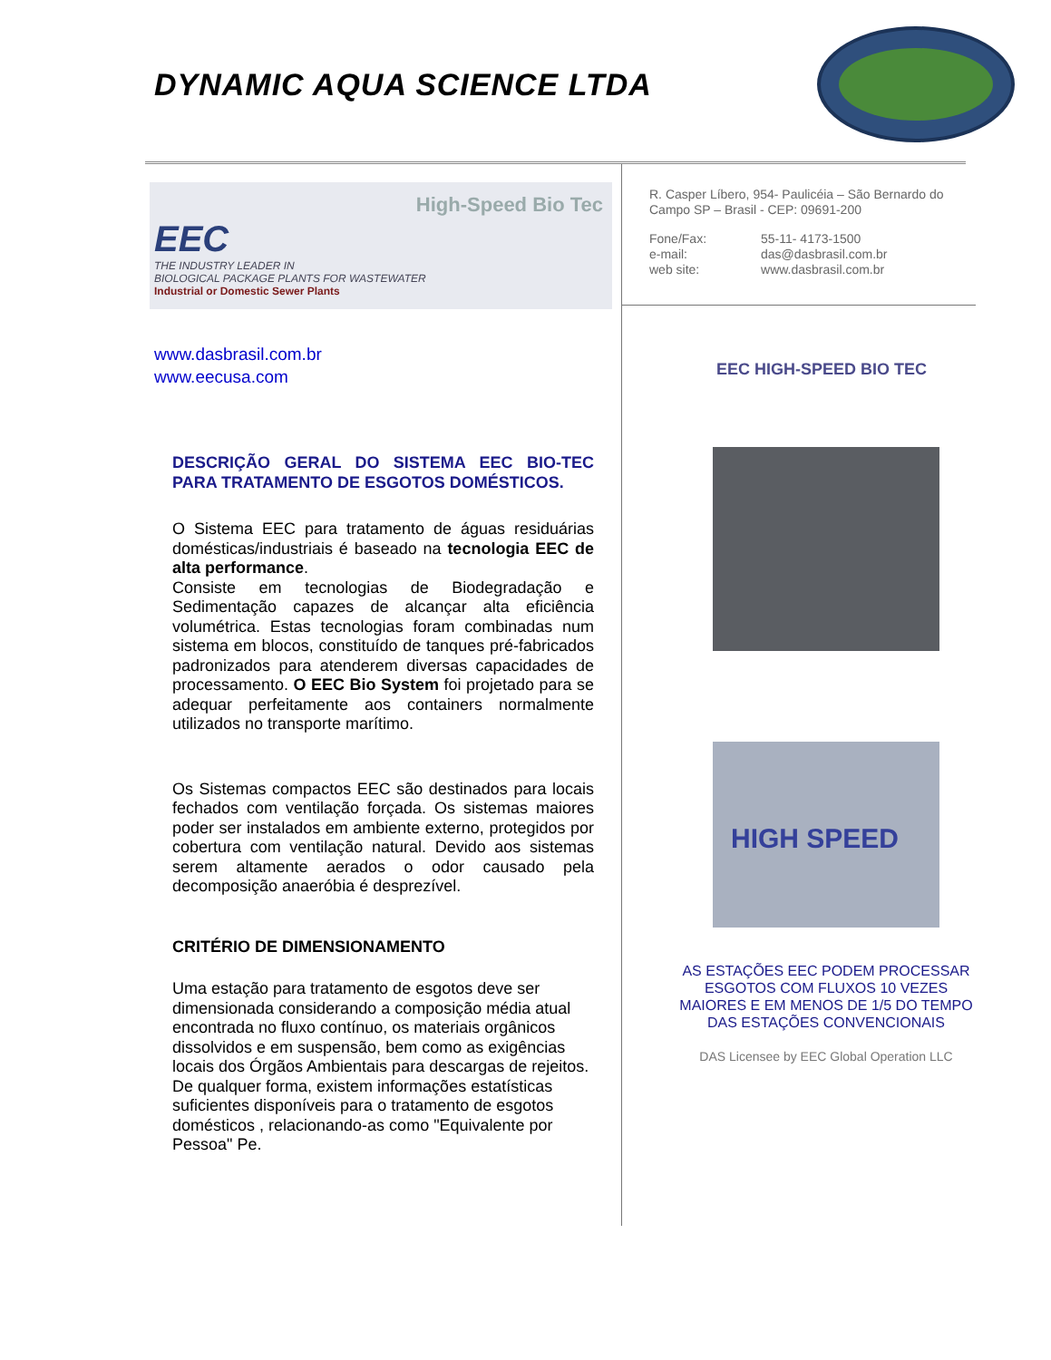DYNAMIC AQUA SCIENCE LTDA
High-Speed Bio Tec
EEC
THE INDUSTRY LEADER IN
BIOLOGICAL PACKAGE PLANTS FOR WASTEWATER
Industrial or Domestic Sewer Plants
www.dasbrasil.com.br
www.eecusa.com
DESCRIÇÃO GERAL DO SISTEMA EEC BIO-TEC PARA TRATAMENTO DE ESGOTOS DOMÉSTICOS.
O Sistema EEC para tratamento de águas residuárias domésticas/industriais é baseado na tecnologia EEC de alta performance.
Consiste em tecnologias de Biodegradação e Sedimentação capazes de alcançar alta eficiência volumétrica. Estas tecnologias foram combinadas num sistema em blocos, constituído de tanques pré-fabricados padronizados para atenderem diversas capacidades de processamento. O EEC Bio System foi projetado para se adequar perfeitamente aos containers normalmente utilizados no transporte marítimo.
Os Sistemas compactos EEC são destinados para locais fechados com ventilação forçada. Os sistemas maiores poder ser instalados em ambiente externo, protegidos por cobertura com ventilação natural. Devido aos sistemas serem altamente aerados o odor causado pela decomposição anaeróbia é desprezível.
CRITÉRIO DE DIMENSIONAMENTO
Uma estação para tratamento de esgotos deve ser dimensionada considerando a composição média atual encontrada no fluxo contínuo, os materiais orgânicos dissolvidos e em suspensão, bem como as exigências locais dos Órgãos Ambientais para descargas de rejeitos. De qualquer forma, existem informações estatísticas suficientes disponíveis para o tratamento de esgotos domésticos , relacionando-as como "Equivalente por Pessoa" Pe.
R. Casper Líbero, 954- Paulicéia – São Bernardo do Campo SP – Brasil - CEP: 09691-200
| Fone/Fax: | 55-11- 4173-1500 |
| e-mail: | das@dasbrasil.com.br |
| web site: | www.dasbrasil.com.br |
EEC HIGH-SPEED BIO TEC
HIGH SPEED
AS ESTAÇÕES EEC PODEM PROCESSAR ESGOTOS COM FLUXOS 10 VEZES MAIORES E EM MENOS DE 1/5 DO TEMPO DAS ESTAÇÕES CONVENCIONAIS
DAS Licensee by EEC Global Operation LLC